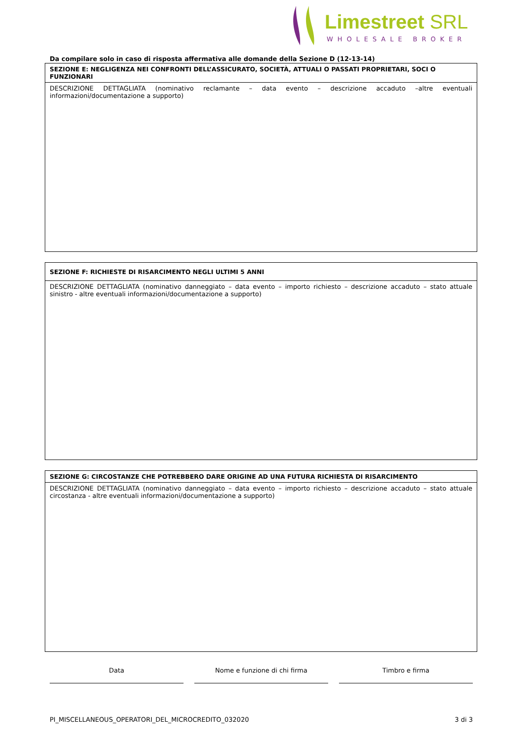Limestreet SRL
WHOLESALE BROKER
Da compilare solo in caso di risposta affermativa alle domande della Sezione D (12-13-14)
| SEZIONE E: NEGLIGENZA NEI CONFRONTI DELL’ASSICURATO, SOCIETÀ, ATTUALI O PASSATI PROPRIETARI, SOCI O FUNZIONARI |
| --- |
| DESCRIZIONE DETTAGLIATA (nominativo reclamante – data evento – descrizione accaduto –altre eventuali informazioni/documentazione a supporto) |
| SEZIONE F: RICHIESTE DI RISARCIMENTO NEGLI ULTIMI 5 ANNI |
| --- |
| DESCRIZIONE DETTAGLIATA (nominativo danneggiato – data evento – importo richiesto – descrizione accaduto – stato attuale sinistro - altre eventuali informazioni/documentazione a supporto) |
| SEZIONE G: CIRCOSTANZE CHE POTREBBERO DARE ORIGINE AD UNA FUTURA RICHIESTA DI RISARCIMENTO |
| --- |
| DESCRIZIONE DETTAGLIATA (nominativo danneggiato – data evento – importo richiesto – descrizione accaduto – stato attuale circostanza - altre eventuali informazioni/documentazione a supporto) |
Data Nome e funzione di chi firma Timbro e firma
PI_MISCELLANEOUS_OPERATORI_DEL_MICROCREDITO_032020 3 di 3